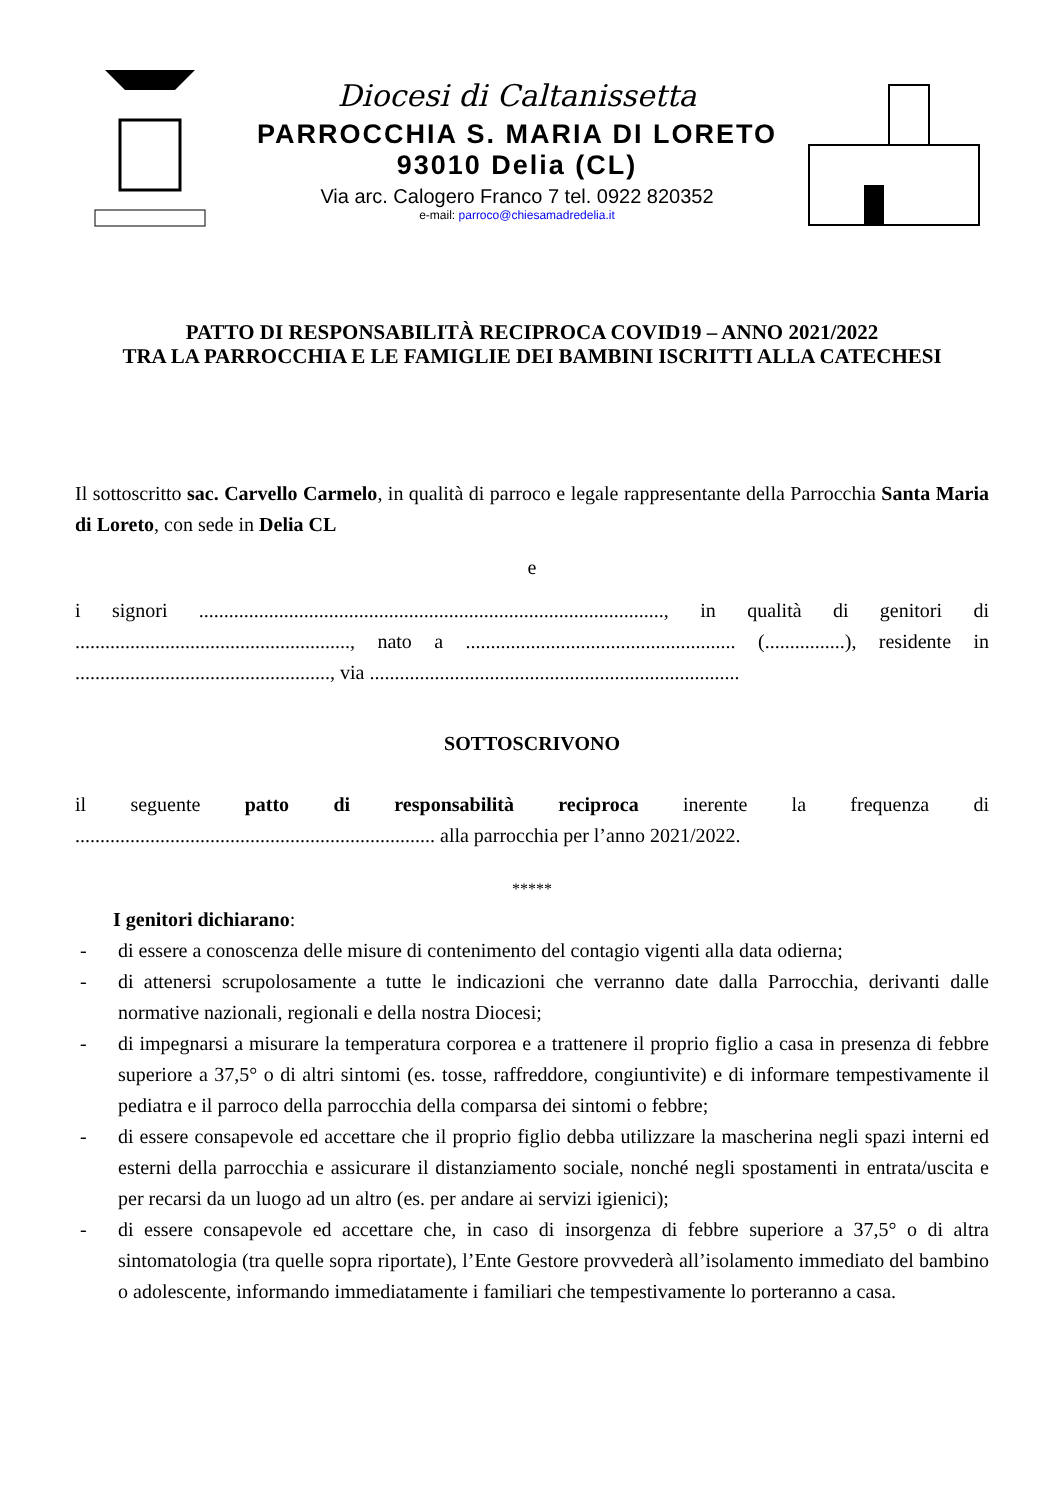Diocesi di Caltanissetta
PARROCCHIA S. MARIA DI LORETO
93010 Delia (CL)
Via arc. Calogero Franco 7 tel. 0922 820352
e-mail: parroco@chiesamadredelia.it
PATTO DI RESPONSABILITÀ RECIPROCA COVID19 – ANNO 2021/2022
TRA LA PARROCCHIA E LE FAMIGLIE DEI BAMBINI ISCRITTI ALLA CATECHESI
Il sottoscritto sac. Carvello Carmelo, in qualità di parroco e legale rappresentante della Parrocchia Santa Maria di Loreto, con sede in Delia CL
e
i signori ............................................................................................., in qualità di genitori di ......................................................., nato a ...................................................... (................), residente in ..................................................., via ..........................................................................
SOTTOSCRIVONO
il seguente patto di responsabilità reciproca inerente la frequenza di ........................................................................ alla parrocchia per l’anno 2021/2022.
*****
I genitori dichiarano:
- di essere a conoscenza delle misure di contenimento del contagio vigenti alla data odierna;
- di attenersi scrupolosamente a tutte le indicazioni che verranno date dalla Parrocchia, derivanti dalle normative nazionali, regionali e della nostra Diocesi;
- di impegnarsi a misurare la temperatura corporea e a trattenere il proprio figlio a casa in presenza di febbre superiore a 37,5° o di altri sintomi (es. tosse, raffreddore, congiuntivite) e di informare tempestivamente il pediatra e il parroco della parrocchia della comparsa dei sintomi o febbre;
- di essere consapevole ed accettare che il proprio figlio debba utilizzare la mascherina negli spazi interni ed esterni della parrocchia e assicurare il distanziamento sociale, nonché negli spostamenti in entrata/uscita e per recarsi da un luogo ad un altro (es. per andare ai servizi igienici);
- di essere consapevole ed accettare che, in caso di insorgenza di febbre superiore a 37,5° o di altra sintomatologia (tra quelle sopra riportate), l’Ente Gestore provvederà all’isolamento immediato del bambino o adolescente, informando immediatamente i familiari che tempestivamente lo porteranno a casa.